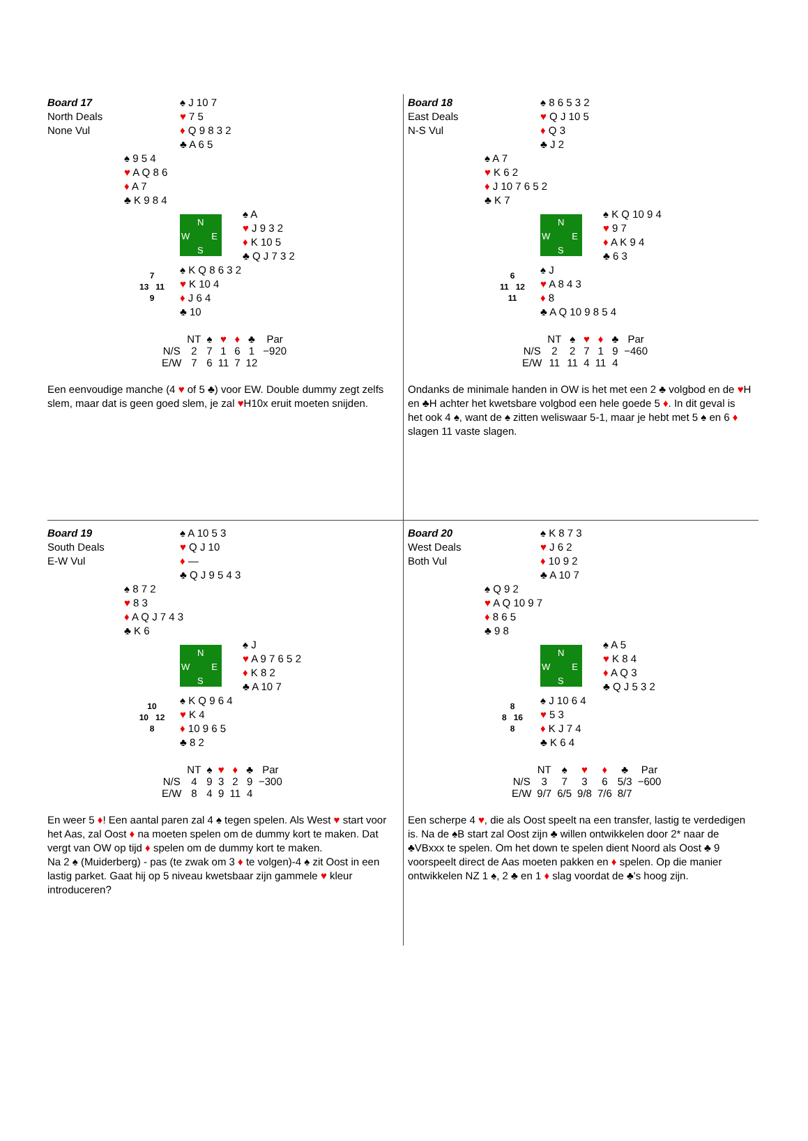Board 17
North Deals
None Vul
♠ J 10 7
♥ 7 5
♦ Q 9 8 3 2
♣ A 6 5
♠ 9 5 4
♥ A Q 8 6
♦ A 7
♣ K 9 8 4
N
W E
S
♠ A
♥ J 9 3 2
♦ K 10 5
♣ Q J 7 3 2
7
13 11
9
♠ K Q 8 6 3 2
♥ K 10 4
♦ J 6 4
♣ 10
| | NT | ♠ | ♥ | ♦ | ♣ | Par |
| --- | --- | --- | --- | --- | --- | --- |
| N/S | 2 | 7 | 1 | 6 | 1 | −920 |
| E/W | 7 | 6 | 11 | 7 | 12 | |
Een eenvoudige manche (4 ♥ of 5 ♣) voor EW. Double dummy zegt zelfs slem, maar dat is geen goed slem, je zal ♥H10x eruit moeten snijden.
Board 18
East Deals
N-S Vul
♠ 8 6 5 3 2
♥ Q J 10 5
♦ Q 3
♣ J 2
♠ A 7
♥ K 6 2
♦ J 10 7 6 5 2
♣ K 7
N
W E
S
♠ K Q 10 9 4
♥ 9 7
♦ A K 9 4
♣ 6 3
6
11 12
11
♠ J
♥ A 8 4 3
♦ 8
♣ A Q 10 9 8 5 4
| | NT | ♠ | ♥ | ♦ | ♣ | Par |
| --- | --- | --- | --- | --- | --- | --- |
| N/S | 2 | 2 | 7 | 1 | 9 | −460 |
| E/W | 11 | 11 | 4 | 11 | 4 | |
Ondanks de minimale handen in OW is het met een 2 ♣ volgbod en de ♥H en ♣H achter het kwetsbare volgbod een hele goede 5 ♦. In dit geval is het ook 4 ♠, want de ♠ zitten weliswaar 5-1, maar je hebt met 5 ♠ en 6 ♦ slagen 11 vaste slagen.
Board 19
South Deals
E-W Vul
♠ A 10 5 3
♥ Q J 10
♦ —
♣ Q J 9 5 4 3
♠ 8 7 2
♥ 8 3
♦ A Q J 7 4 3
♣ K 6
N
W E
S
♠ J
♥ A 9 7 6 5 2
♦ K 8 2
♣ A 10 7
10
10 12
8
♠ K Q 9 6 4
♥ K 4
♦ 10 9 6 5
♣ 8 2
| | NT | ♠ | ♥ | ♦ | ♣ | Par |
| --- | --- | --- | --- | --- | --- | --- |
| N/S | 4 | 9 | 3 | 2 | 9 | −300 |
| E/W | 8 | 4 | 9 | 11 | 4 | |
En weer 5 ♦! Een aantal paren zal 4 ♠ tegen spelen. Als West ♥ start voor het Aas, zal Oost ♦ na moeten spelen om de dummy kort te maken. Dat vergt van OW op tijd ♦ spelen om de dummy kort te maken.
Na 2 ♠ (Muiderberg) - pas (te zwak om 3 ♦ te volgen)-4 ♠ zit Oost in een lastig parket. Gaat hij op 5 niveau kwetsbaar zijn gammele ♥ kleur introduceren?
Board 20
West Deals
Both Vul
♠ K 8 7 3
♥ J 6 2
♦ 10 9 2
♣ A 10 7
♠ Q 9 2
♥ A Q 10 9 7
♦ 8 6 5
♣ 9 8
N
W E
S
♠ A 5
♥ K 8 4
♦ A Q 3
♣ Q J 5 3 2
8
8 16
8
♠ J 10 6 4
♥ 5 3
♦ K J 7 4
♣ K 6 4
| | NT | ♠ | ♥ | ♦ | ♣ | Par |
| --- | --- | --- | --- | --- | --- | --- |
| N/S | 3 | 7 | 3 | 6 | 5/3 | −600 |
| E/W | 9/7 | 6/5 | 9/8 | 7/6 | 8/7 | |
Een scherpe 4 ♥, die als Oost speelt na een transfer, lastig te verdedigen is. Na de ♠B start zal Oost zijn ♣ willen ontwikkelen door 2* naar de ♣VBxxx te spelen. Om het down te spelen dient Noord als Oost ♣ 9 voorspeelt direct de Aas moeten pakken en ♦ spelen. Op die manier ontwikkelen NZ 1 ♠, 2 ♣ en 1 ♦ slag voordat de ♣'s hoog zijn.